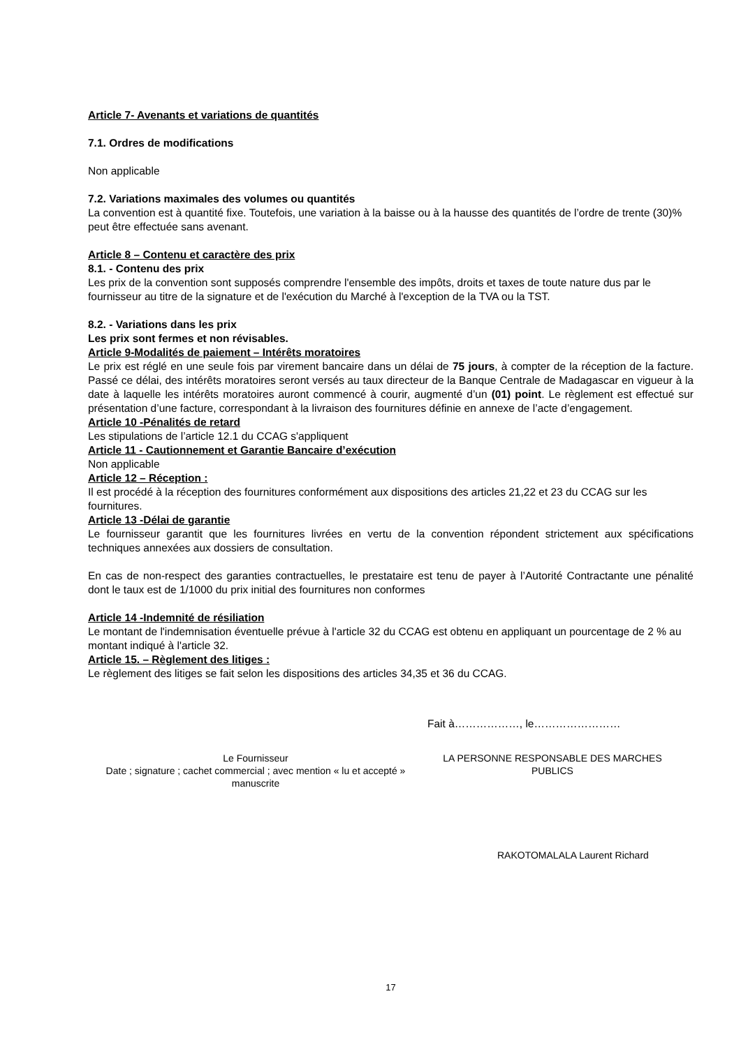Article 7- Avenants et variations de quantités
7.1. Ordres de modifications
Non applicable
7.2. Variations maximales des volumes ou quantités
La convention est à quantité fixe. Toutefois, une variation à la baisse ou à la hausse des quantités de l’ordre de trente (30)% peut être effectuée sans avenant.
Article 8 – Contenu et caractère des prix
8.1. - Contenu des prix
Les prix de la convention sont supposés comprendre l'ensemble des impôts, droits et taxes de toute nature dus par le fournisseur au titre de la signature et de l'exécution du Marché à l'exception de la TVA ou la TST.
8.2. - Variations dans les prix
Les prix sont fermes et non révisables.
Article 9-Modalités de paiement – Intérêts moratoires
Le prix est réglé en une seule fois par virement bancaire dans un délai de 75 jours, à compter de la réception de la facture. Passé ce délai, des intérêts moratoires seront versés au taux directeur de la Banque Centrale de Madagascar en vigueur à la date à laquelle les intérêts moratoires auront commencé à courir, augmenté d’un (01) point. Le règlement est effectué sur présentation d’une facture, correspondant à la livraison des fournitures définie en annexe de l’acte d’engagement.
Article 10 -Pénalités de retard
Les stipulations de l’article 12.1 du CCAG s'appliquent
Article 11 - Cautionnement et Garantie Bancaire d’exécution
Non applicable
Article 12 – Réception :
Il est procédé à la réception des fournitures conformément aux dispositions des articles 21,22 et 23 du CCAG sur les fournitures.
Article 13 -Délai de garantie
Le fournisseur garantit que les fournitures livrées en vertu de la convention répondent strictement aux spécifications techniques annexées aux dossiers de consultation.
En cas de non-respect des garanties contractuelles, le prestataire est tenu de payer à l’Autorité Contractante une pénalité dont le taux est de 1/1000 du prix initial des fournitures non conformes
Article 14 -Indemnité de résiliation
Le montant de l'indemnisation éventuelle prévue à l'article 32 du CCAG est obtenu en appliquant un pourcentage de 2 % au montant indiqué à l'article 32.
Article 15. – Règlement des litiges :
Le règlement des litiges se fait selon les dispositions des articles 34,35 et 36 du CCAG.
Fait à………………, le……………………
Le Fournisseur
Date ; signature ; cachet commercial ; avec mention « lu et accepté » manuscrite
LA PERSONNE RESPONSABLE DES MARCHES PUBLICS
RAKOTOMALALA Laurent Richard
17